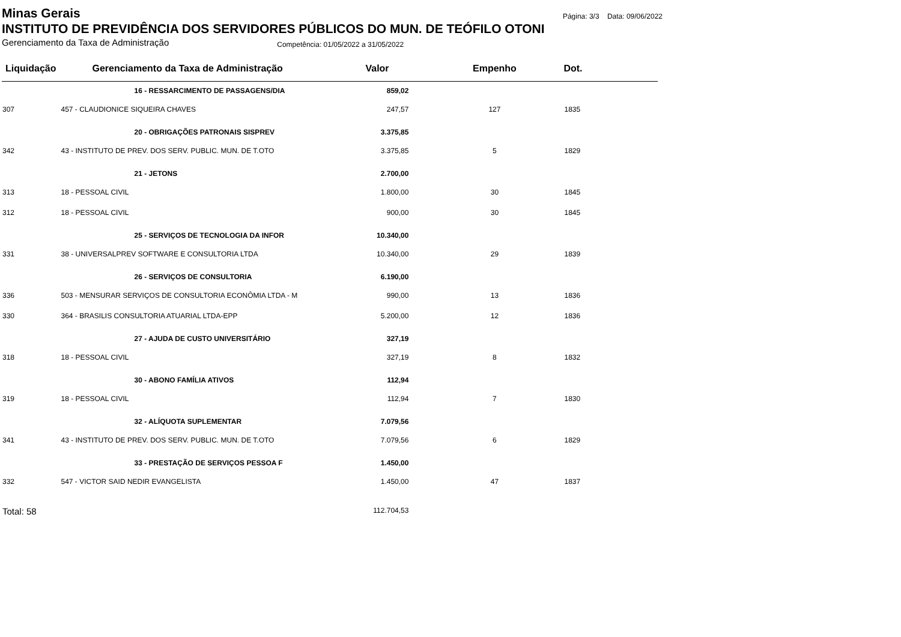Minas Gerais
Página: 3/3 Data: 09/06/2022
INSTITUTO DE PREVIDÊNCIA DOS SERVIDORES PÚBLICOS DO MUN. DE TEÓFILO OTONI
Gerenciamento da Taxa de Administração Competência: 01/05/2022 a 31/05/2022
| Liquidação | Gerenciamento da Taxa de Administração | Valor | Empenho | Dot. |
| --- | --- | --- | --- | --- |
| | 16 - RESSARCIMENTO DE PASSAGENS/DIA | 859,02 | | |
| 307 | 457 - CLAUDIONICE SIQUEIRA CHAVES | 247,57 | 127 | 1835 |
| | 20 - OBRIGAÇÕES PATRONAIS SISPREV | 3.375,85 | | |
| 342 | 43 - INSTITUTO DE PREV. DOS SERV. PUBLIC. MUN. DE T.OTO | 3.375,85 | 5 | 1829 |
| | 21 - JETONS | 2.700,00 | | |
| 313 | 18 - PESSOAL CIVIL | 1.800,00 | 30 | 1845 |
| 312 | 18 - PESSOAL CIVIL | 900,00 | 30 | 1845 |
| | 25 - SERVIÇOS DE TECNOLOGIA DA INFOR | 10.340,00 | | |
| 331 | 38 - UNIVERSALPREV SOFTWARE E CONSULTORIA LTDA | 10.340,00 | 29 | 1839 |
| | 26 - SERVIÇOS DE CONSULTORIA | 6.190,00 | | |
| 336 | 503 - MENSURAR SERVIÇOS DE CONSULTORIA ECONÔMIA LTDA - M | 990,00 | 13 | 1836 |
| 330 | 364 - BRASILIS CONSULTORIA ATUARIAL LTDA-EPP | 5.200,00 | 12 | 1836 |
| | 27 - AJUDA DE CUSTO UNIVERSITÁRIO | 327,19 | | |
| 318 | 18 - PESSOAL CIVIL | 327,19 | 8 | 1832 |
| | 30 - ABONO FAMÍLIA ATIVOS | 112,94 | | |
| 319 | 18 - PESSOAL CIVIL | 112,94 | 7 | 1830 |
| | 32 - ALÍQUOTA SUPLEMENTAR | 7.079,56 | | |
| 341 | 43 - INSTITUTO DE PREV. DOS SERV. PUBLIC. MUN. DE T.OTO | 7.079,56 | 6 | 1829 |
| | 33 - PRESTAÇÃO DE SERVIÇOS PESSOA F | 1.450,00 | | |
| 332 | 547 - VICTOR SAID NEDIR EVANGELISTA | 1.450,00 | 47 | 1837 |
| Total: 58 | | 112.704,53 | | |